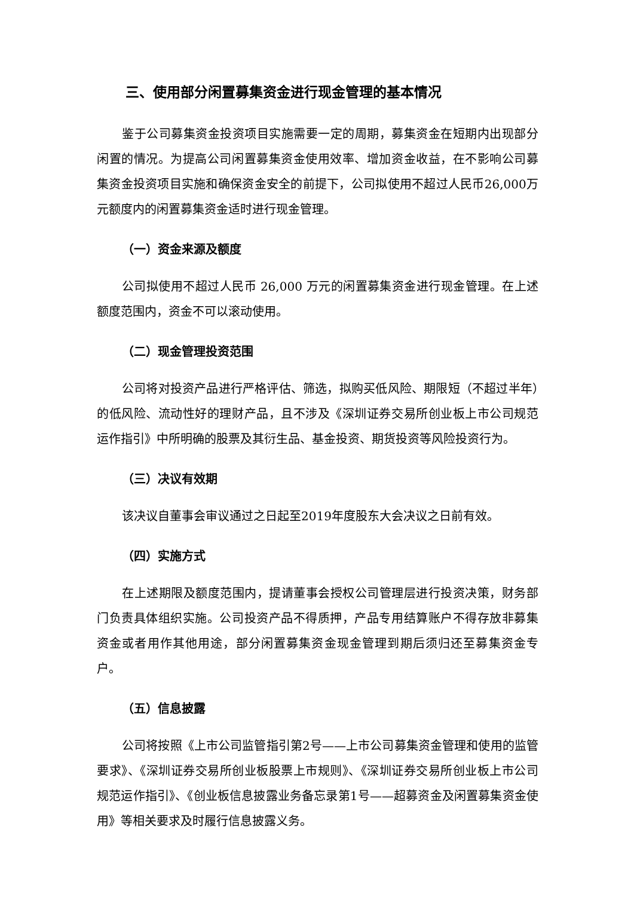三、使用部分闲置募集资金进行现金管理的基本情况
鉴于公司募集资金投资项目实施需要一定的周期，募集资金在短期内出现部分闲置的情况。为提高公司闲置募集资金使用效率、增加资金收益，在不影响公司募集资金投资项目实施和确保资金安全的前提下，公司拟使用不超过人民币26,000万元额度内的闲置募集资金适时进行现金管理。
（一）资金来源及额度
公司拟使用不超过人民币 26,000 万元的闲置募集资金进行现金管理。在上述额度范围内，资金不可以滚动使用。
（二）现金管理投资范围
公司将对投资产品进行严格评估、筛选，拟购买低风险、期限短（不超过半年）的低风险、流动性好的理财产品，且不涉及《深圳证券交易所创业板上市公司规范运作指引》中所明确的股票及其衍生品、基金投资、期货投资等风险投资行为。
（三）决议有效期
该决议自董事会审议通过之日起至2019年度股东大会决议之日前有效。
（四）实施方式
在上述期限及额度范围内，提请董事会授权公司管理层进行投资决策，财务部门负责具体组织实施。公司投资产品不得质押，产品专用结算账户不得存放非募集资金或者用作其他用途，部分闲置募集资金现金管理到期后须归还至募集资金专户。
（五）信息披露
公司将按照《上市公司监管指引第2号——上市公司募集资金管理和使用的监管要求》、《深圳证券交易所创业板股票上市规则》、《深圳证券交易所创业板上市公司规范运作指引》、《创业板信息披露业务备忘录第1号——超募资金及闲置募集资金使用》等相关要求及时履行信息披露义务。